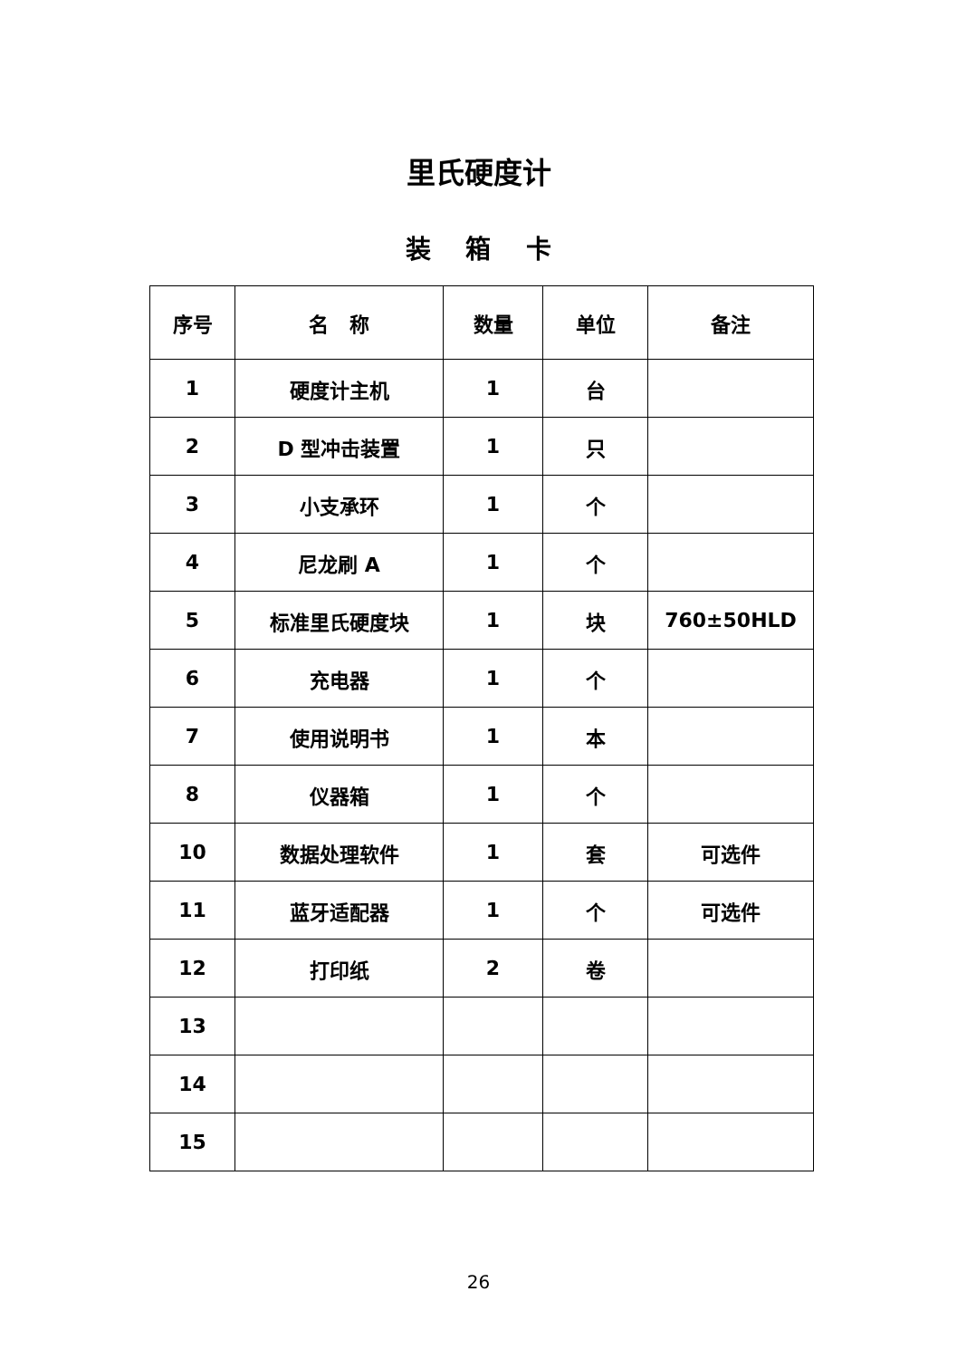里氏硬度计
装 箱 卡
| 序号 | 名 称 | 数量 | 单位 | 备注 |
| --- | --- | --- | --- | --- |
| 1 | 硬度计主机 | 1 | 台 | |
| 2 | D 型冲击装置 | 1 | 只 | |
| 3 | 小支承环 | 1 | 个 | |
| 4 | 尼龙刷 A | 1 | 个 | |
| 5 | 标准里氏硬度块 | 1 | 块 | 760±50HLD |
| 6 | 充电器 | 1 | 个 | |
| 7 | 使用说明书 | 1 | 本 | |
| 8 | 仪器箱 | 1 | 个 | |
| 10 | 数据处理软件 | 1 | 套 | 可选件 |
| 11 | 蓝牙适配器 | 1 | 个 | 可选件 |
| 12 | 打印纸 | 2 | 卷 | |
| 13 | | | | |
| 14 | | | | |
| 15 | | | | |
26